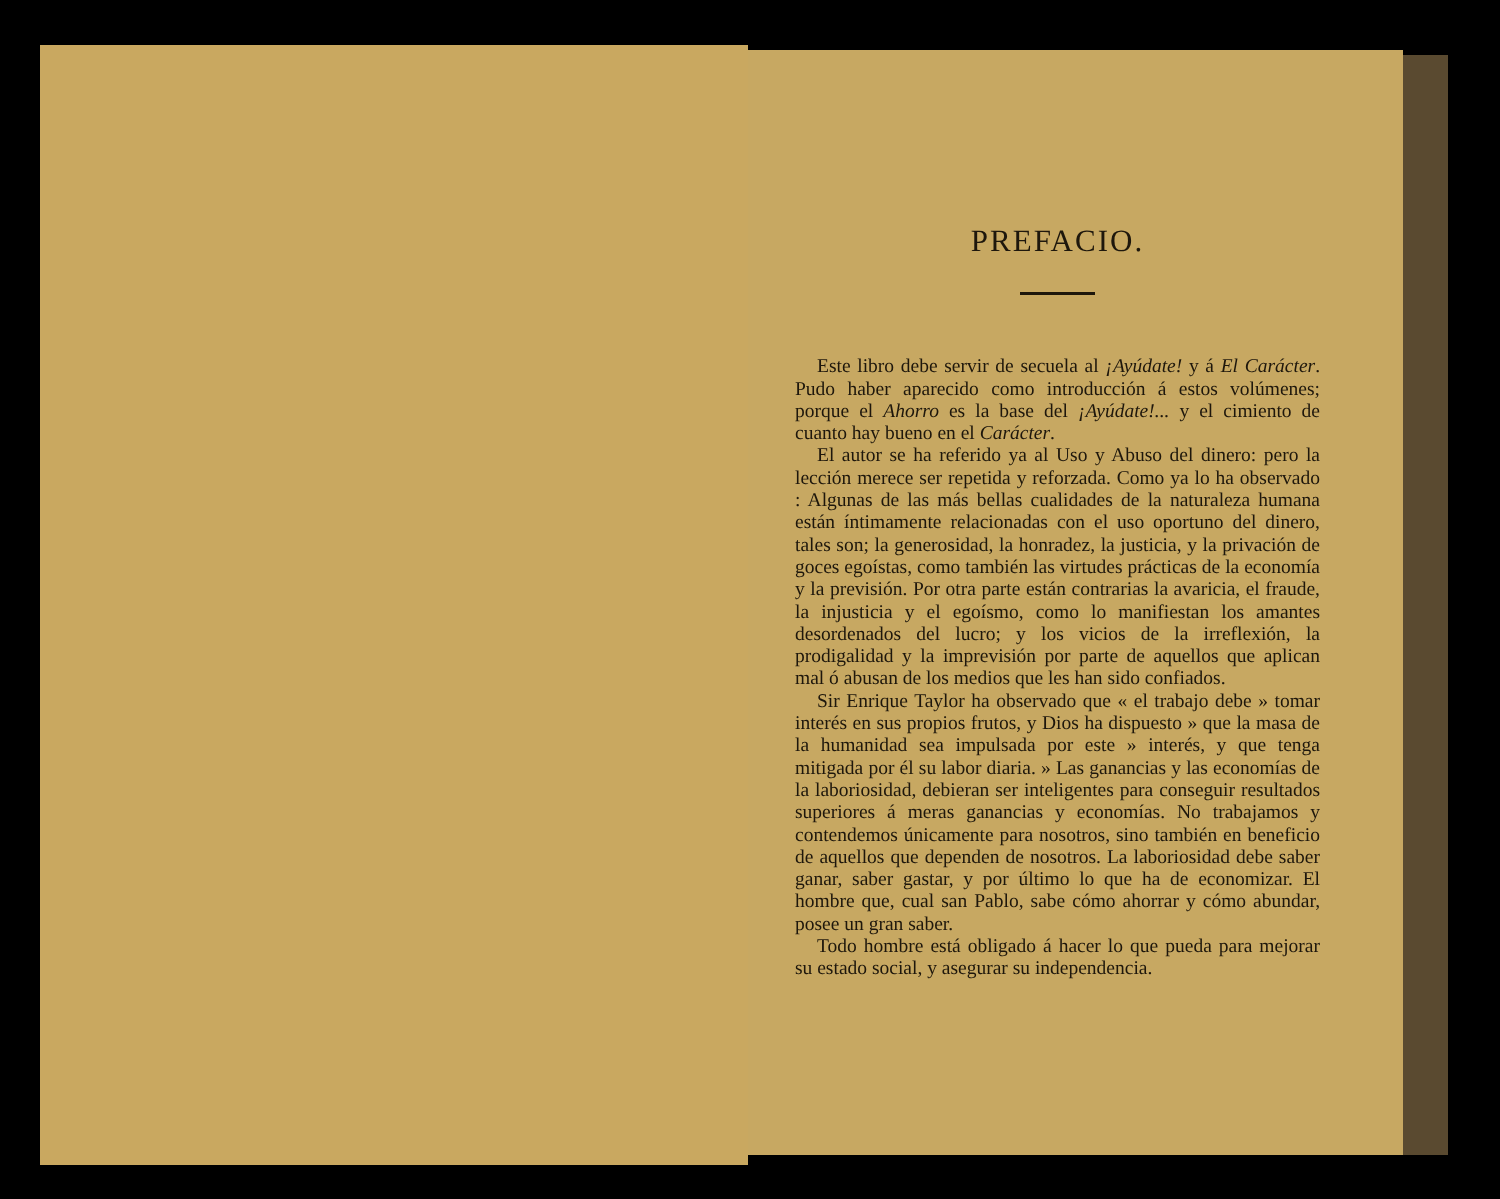PREFACIO.
Este libro debe servir de secuela al ¡Ayúdate! y á El Carácter. Pudo haber aparecido como introducción á estos volúmenes; porque el Ahorro es la base del ¡Ayúdate!... y el cimiento de cuanto hay bueno en el Carácter.
El autor se ha referido ya al Uso y Abuso del dinero: pero la lección merece ser repetida y reforzada. Como ya lo ha observado : Algunas de las más bellas cualidades de la naturaleza humana están íntimamente relacionadas con el uso oportuno del dinero, tales son; la generosidad, la honradez, la justicia, y la privación de goces egoístas, como también las virtudes prácticas de la economía y la previsión. Por otra parte están contrarias la avaricia, el fraude, la injusticia y el egoísmo, como lo manifiestan los amantes desordenados del lucro; y los vicios de la irreflexión, la prodigalidad y la imprevisión por parte de aquellos que aplican mal ó abusan de los medios que les han sido confiados.
Sir Enrique Taylor ha observado que « el trabajo debe » tomar interés en sus propios frutos, y Dios ha dispuesto » que la masa de la humanidad sea impulsada por este » interés, y que tenga mitigada por él su labor diaria. » Las ganancias y las economías de la laboriosidad, debieran ser inteligentes para conseguir resultados superiores á meras ganancias y economías. No trabajamos y contendemos únicamente para nosotros, sino también en beneficio de aquellos que dependen de nosotros. La laboriosidad debe saber ganar, saber gastar, y por último lo que ha de economizar. El hombre que, cual san Pablo, sabe cómo ahorrar y cómo abundar, posee un gran saber.
Todo hombre está obligado á hacer lo que pueda para mejorar su estado social, y asegurar su independencia.